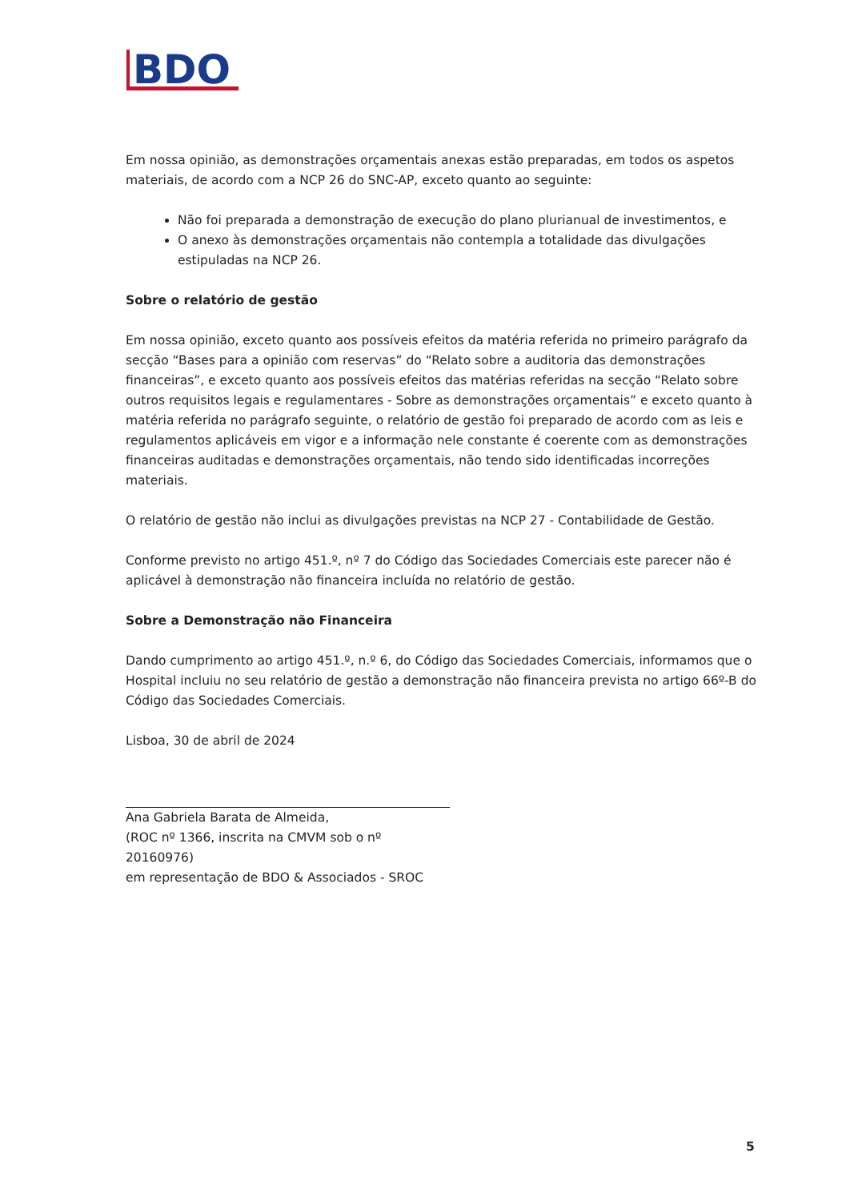BDO
Em nossa opinião, as demonstrações orçamentais anexas estão preparadas, em todos os aspetos materiais, de acordo com a NCP 26 do SNC-AP, exceto quanto ao seguinte:
Não foi preparada a demonstração de execução do plano plurianual de investimentos, e
O anexo às demonstrações orçamentais não contempla a totalidade das divulgações estipuladas na NCP 26.
Sobre o relatório de gestão
Em nossa opinião, exceto quanto aos possíveis efeitos da matéria referida no primeiro parágrafo da secção “Bases para a opinião com reservas” do “Relato sobre a auditoria das demonstrações financeiras”, e exceto quanto aos possíveis efeitos das matérias referidas na secção “Relato sobre outros requisitos legais e regulamentares - Sobre as demonstrações orçamentais” e exceto quanto à matéria referida no parágrafo seguinte, o relatório de gestão foi preparado de acordo com as leis e regulamentos aplicáveis em vigor e a informação nele constante é coerente com as demonstrações financeiras auditadas e demonstrações orçamentais, não tendo sido identificadas incorreções materiais.
O relatório de gestão não inclui as divulgações previstas na NCP 27 - Contabilidade de Gestão.
Conforme previsto no artigo 451.º, nº 7 do Código das Sociedades Comerciais este parecer não é aplicável à demonstração não financeira incluída no relatório de gestão.
Sobre a Demonstração não Financeira
Dando cumprimento ao artigo 451.º, n.º 6, do Código das Sociedades Comerciais, informamos que o Hospital incluiu no seu relatório de gestão a demonstração não financeira prevista no artigo 66º-B do Código das Sociedades Comerciais.
Lisboa, 30 de abril de 2024
Ana Gabriela Barata de Almeida,
(ROC nº 1366, inscrita na CMVM sob o nº 20160976)
em representação de BDO & Associados - SROC
5